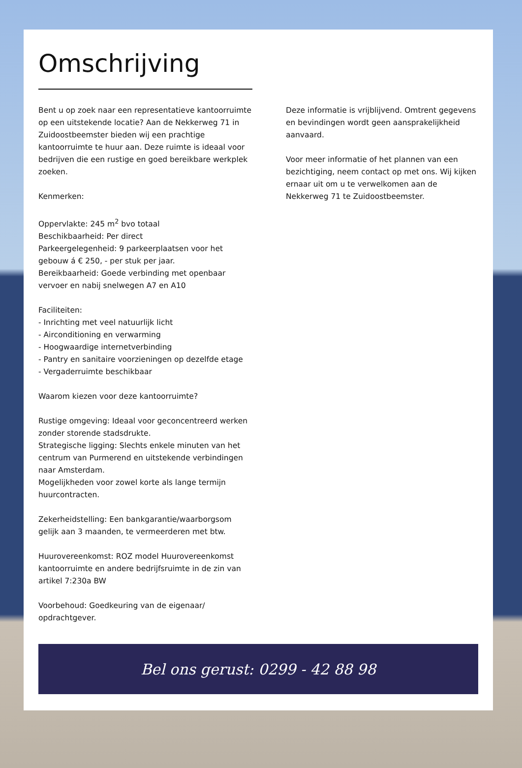Omschrijving
Bent u op zoek naar een representatieve kantoorruimte op een uitstekende locatie? Aan de Nekkerweg 71 in Zuidoostbeemster bieden wij een prachtige kantoorruimte te huur aan. Deze ruimte is ideaal voor bedrijven die een rustige en goed bereikbare werkplek zoeken.
Kenmerken:
Oppervlakte: 245 m<sup>2</sup> bvo totaal
Beschikbaarheid: Per direct
Parkeergelegenheid: 9 parkeerplaatsen voor het gebouw á € 250, - per stuk per jaar.
Bereikbaarheid: Goede verbinding met openbaar vervoer en nabij snelwegen A7 en A10
Faciliteiten:
- Inrichting met veel natuurlijk licht
- Airconditioning en verwarming
- Hoogwaardige internetverbinding
- Pantry en sanitaire voorzieningen op dezelfde etage
- Vergaderruimte beschikbaar
Waarom kiezen voor deze kantoorruimte?
Rustige omgeving: Ideaal voor geconcentreerd werken zonder storende stadsdrukte.
Strategische ligging: Slechts enkele minuten van het centrum van Purmerend en uitstekende verbindingen naar Amsterdam.
Mogelijkheden voor zowel korte als lange termijn huurcontracten.
Zekerheidstelling: Een bankgarantie/waarborgsom gelijk aan 3 maanden, te vermeerderen met btw.
Huurovereenkomst: ROZ model Huurovereenkomst kantoorruimte en andere bedrijfsruimte in de zin van artikel 7:230a BW
Voorbehoud: Goedkeuring van de eigenaar/ opdrachtgever.
Deze informatie is vrijblijvend. Omtrent gegevens en bevindingen wordt geen aansprakelijkheid aanvaard.
Voor meer informatie of het plannen van een bezichtiging, neem contact op met ons. Wij kijken ernaar uit om u te verwelkomen aan de Nekkerweg 71 te Zuidoostbeemster.
Bel ons gerust: 0299 - 42 88 98